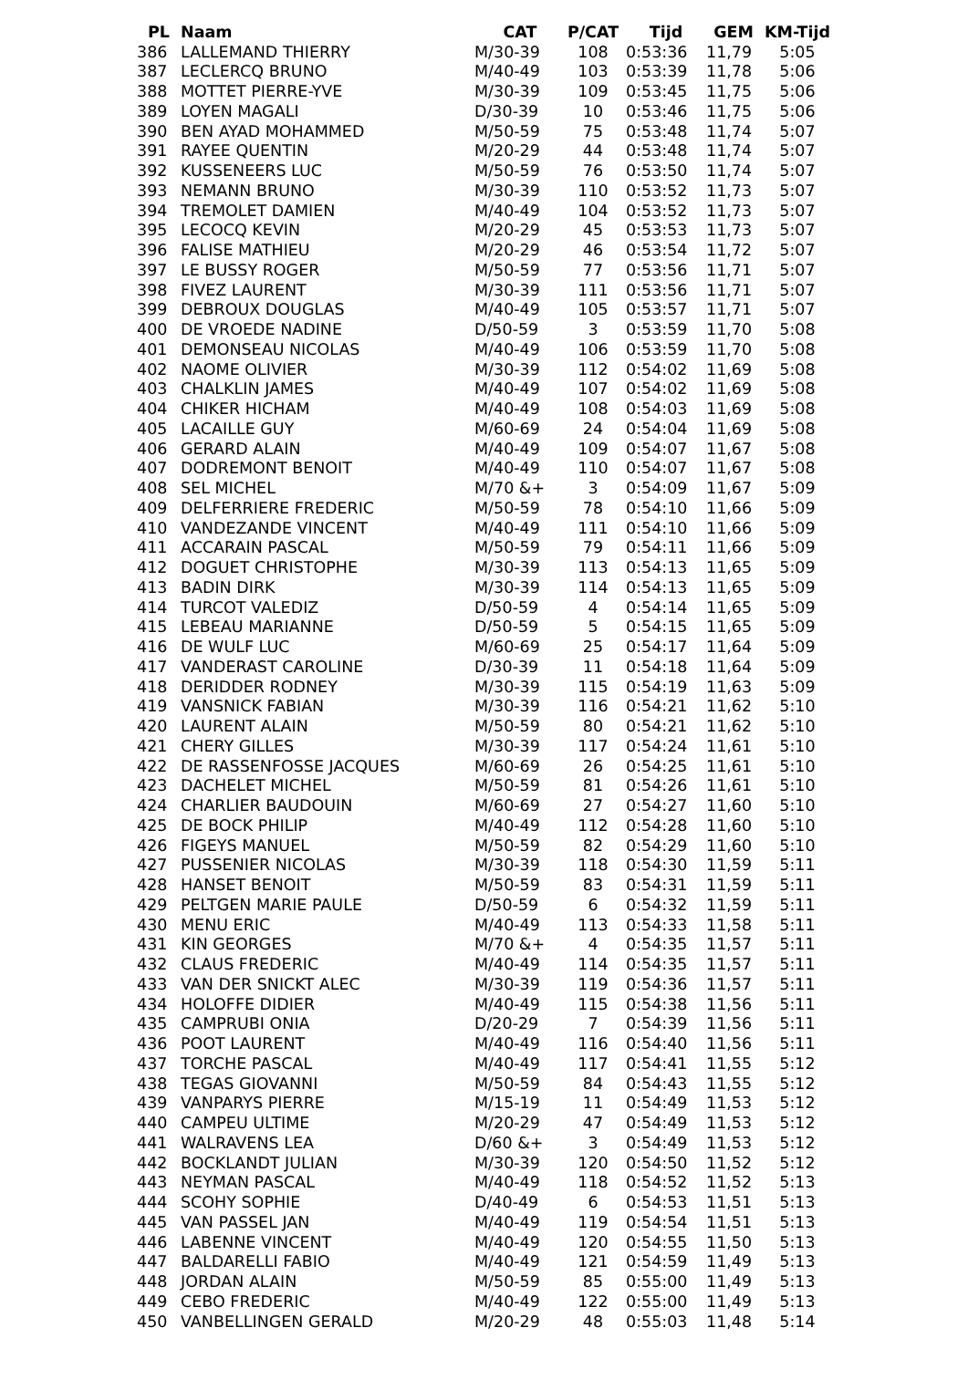| PL | Naam | CAT | P/CAT | Tijd | GEM | KM-Tijd |
| --- | --- | --- | --- | --- | --- | --- |
| 386 | LALLEMAND THIERRY | M/30-39 | 108 | 0:53:36 | 11,79 | 5:05 |
| 387 | LECLERCQ BRUNO | M/40-49 | 103 | 0:53:39 | 11,78 | 5:06 |
| 388 | MOTTET PIERRE-YVE | M/30-39 | 109 | 0:53:45 | 11,75 | 5:06 |
| 389 | LOYEN MAGALI | D/30-39 | 10 | 0:53:46 | 11,75 | 5:06 |
| 390 | BEN AYAD MOHAMMED | M/50-59 | 75 | 0:53:48 | 11,74 | 5:07 |
| 391 | RAYEE QUENTIN | M/20-29 | 44 | 0:53:48 | 11,74 | 5:07 |
| 392 | KUSSENEERS LUC | M/50-59 | 76 | 0:53:50 | 11,74 | 5:07 |
| 393 | NEMANN BRUNO | M/30-39 | 110 | 0:53:52 | 11,73 | 5:07 |
| 394 | TREMOLET DAMIEN | M/40-49 | 104 | 0:53:52 | 11,73 | 5:07 |
| 395 | LECOCQ KEVIN | M/20-29 | 45 | 0:53:53 | 11,73 | 5:07 |
| 396 | FALISE MATHIEU | M/20-29 | 46 | 0:53:54 | 11,72 | 5:07 |
| 397 | LE BUSSY ROGER | M/50-59 | 77 | 0:53:56 | 11,71 | 5:07 |
| 398 | FIVEZ LAURENT | M/30-39 | 111 | 0:53:56 | 11,71 | 5:07 |
| 399 | DEBROUX DOUGLAS | M/40-49 | 105 | 0:53:57 | 11,71 | 5:07 |
| 400 | DE VROEDE NADINE | D/50-59 | 3 | 0:53:59 | 11,70 | 5:08 |
| 401 | DEMONSEAU NICOLAS | M/40-49 | 106 | 0:53:59 | 11,70 | 5:08 |
| 402 | NAOME OLIVIER | M/30-39 | 112 | 0:54:02 | 11,69 | 5:08 |
| 403 | CHALKLIN JAMES | M/40-49 | 107 | 0:54:02 | 11,69 | 5:08 |
| 404 | CHIKER HICHAM | M/40-49 | 108 | 0:54:03 | 11,69 | 5:08 |
| 405 | LACAILLE GUY | M/60-69 | 24 | 0:54:04 | 11,69 | 5:08 |
| 406 | GERARD ALAIN | M/40-49 | 109 | 0:54:07 | 11,67 | 5:08 |
| 407 | DODREMONT BENOIT | M/40-49 | 110 | 0:54:07 | 11,67 | 5:08 |
| 408 | SEL MICHEL | M/70 &+ | 3 | 0:54:09 | 11,67 | 5:09 |
| 409 | DELFERRIERE FREDERIC | M/50-59 | 78 | 0:54:10 | 11,66 | 5:09 |
| 410 | VANDEZANDE VINCENT | M/40-49 | 111 | 0:54:10 | 11,66 | 5:09 |
| 411 | ACCARAIN PASCAL | M/50-59 | 79 | 0:54:11 | 11,66 | 5:09 |
| 412 | DOGUET CHRISTOPHE | M/30-39 | 113 | 0:54:13 | 11,65 | 5:09 |
| 413 | BADIN DIRK | M/30-39 | 114 | 0:54:13 | 11,65 | 5:09 |
| 414 | TURCOT VALEDIZ | D/50-59 | 4 | 0:54:14 | 11,65 | 5:09 |
| 415 | LEBEAU MARIANNE | D/50-59 | 5 | 0:54:15 | 11,65 | 5:09 |
| 416 | DE WULF LUC | M/60-69 | 25 | 0:54:17 | 11,64 | 5:09 |
| 417 | VANDERAST CAROLINE | D/30-39 | 11 | 0:54:18 | 11,64 | 5:09 |
| 418 | DERIDDER RODNEY | M/30-39 | 115 | 0:54:19 | 11,63 | 5:09 |
| 419 | VANSNICK FABIAN | M/30-39 | 116 | 0:54:21 | 11,62 | 5:10 |
| 420 | LAURENT ALAIN | M/50-59 | 80 | 0:54:21 | 11,62 | 5:10 |
| 421 | CHERY GILLES | M/30-39 | 117 | 0:54:24 | 11,61 | 5:10 |
| 422 | DE RASSENFOSSE JACQUES | M/60-69 | 26 | 0:54:25 | 11,61 | 5:10 |
| 423 | DACHELET MICHEL | M/50-59 | 81 | 0:54:26 | 11,61 | 5:10 |
| 424 | CHARLIER BAUDOUIN | M/60-69 | 27 | 0:54:27 | 11,60 | 5:10 |
| 425 | DE BOCK PHILIP | M/40-49 | 112 | 0:54:28 | 11,60 | 5:10 |
| 426 | FIGEYS MANUEL | M/50-59 | 82 | 0:54:29 | 11,60 | 5:10 |
| 427 | PUSSENIER NICOLAS | M/30-39 | 118 | 0:54:30 | 11,59 | 5:11 |
| 428 | HANSET BENOIT | M/50-59 | 83 | 0:54:31 | 11,59 | 5:11 |
| 429 | PELTGEN MARIE PAULE | D/50-59 | 6 | 0:54:32 | 11,59 | 5:11 |
| 430 | MENU ERIC | M/40-49 | 113 | 0:54:33 | 11,58 | 5:11 |
| 431 | KIN GEORGES | M/70 &+ | 4 | 0:54:35 | 11,57 | 5:11 |
| 432 | CLAUS FREDERIC | M/40-49 | 114 | 0:54:35 | 11,57 | 5:11 |
| 433 | VAN DER SNICKT ALEC | M/30-39 | 119 | 0:54:36 | 11,57 | 5:11 |
| 434 | HOLOFFE DIDIER | M/40-49 | 115 | 0:54:38 | 11,56 | 5:11 |
| 435 | CAMPRUBI ONIA | D/20-29 | 7 | 0:54:39 | 11,56 | 5:11 |
| 436 | POOT LAURENT | M/40-49 | 116 | 0:54:40 | 11,56 | 5:11 |
| 437 | TORCHE PASCAL | M/40-49 | 117 | 0:54:41 | 11,55 | 5:12 |
| 438 | TEGAS GIOVANNI | M/50-59 | 84 | 0:54:43 | 11,55 | 5:12 |
| 439 | VANPARYS PIERRE | M/15-19 | 11 | 0:54:49 | 11,53 | 5:12 |
| 440 | CAMPEU ULTIME | M/20-29 | 47 | 0:54:49 | 11,53 | 5:12 |
| 441 | WALRAVENS LEA | D/60 &+ | 3 | 0:54:49 | 11,53 | 5:12 |
| 442 | BOCKLANDT JULIAN | M/30-39 | 120 | 0:54:50 | 11,52 | 5:12 |
| 443 | NEYMAN PASCAL | M/40-49 | 118 | 0:54:52 | 11,52 | 5:13 |
| 444 | SCOHY SOPHIE | D/40-49 | 6 | 0:54:53 | 11,51 | 5:13 |
| 445 | VAN PASSEL JAN | M/40-49 | 119 | 0:54:54 | 11,51 | 5:13 |
| 446 | LABENNE VINCENT | M/40-49 | 120 | 0:54:55 | 11,50 | 5:13 |
| 447 | BALDARELLI FABIO | M/40-49 | 121 | 0:54:59 | 11,49 | 5:13 |
| 448 | JORDAN ALAIN | M/50-59 | 85 | 0:55:00 | 11,49 | 5:13 |
| 449 | CEBO FREDERIC | M/40-49 | 122 | 0:55:00 | 11,49 | 5:13 |
| 450 | VANBELLINGEN GERALD | M/20-29 | 48 | 0:55:03 | 11,48 | 5:14 |